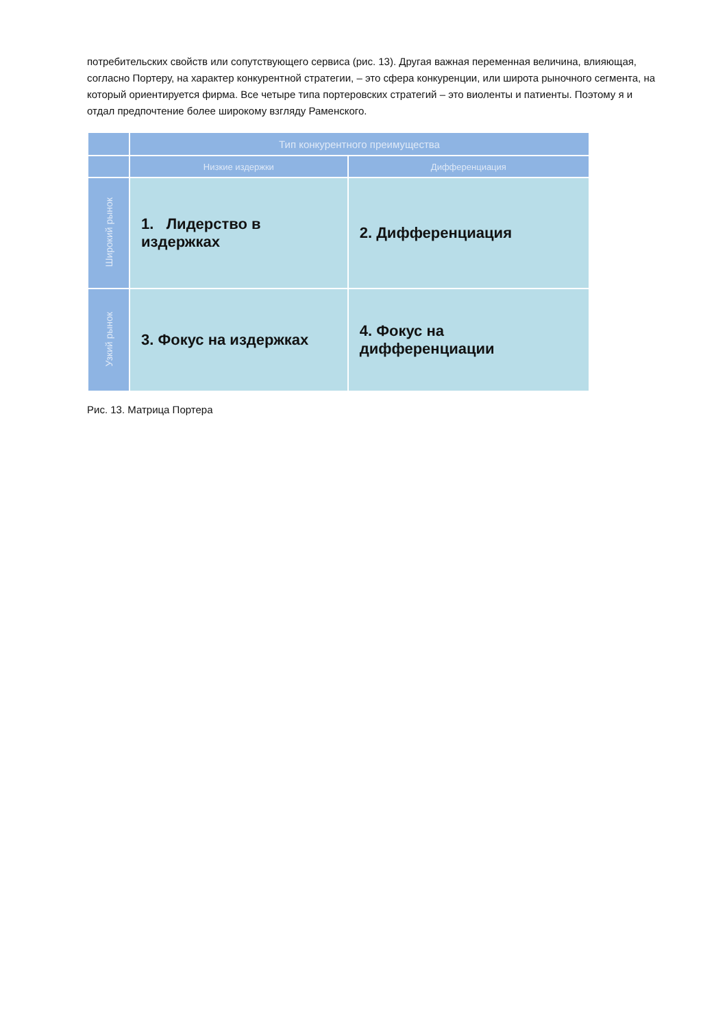потребительских свойств или сопутствующего сервиса (рис. 13). Другая важная переменная величина, влияющая, согласно Портеру, на характер конкурентной стратегии, – это сфера конкуренции, или широта рыночного сегмента, на который ориентируется фирма. Все четыре типа портеровских стратегий – это виоленты и патиенты. Поэтому я и отдал предпочтение более широкому взгляду Раменского.
| | Тип конкурентного преимущества | |
| | Низкие издержки | Дифференциация |
| Широкий рынок | 1. Лидерство в издержках | 2. Дифференциация |
| Узкий рынок | 3. Фокус на издержках | 4. Фокус на дифференциации |
Рис. 13. Матрица Портера